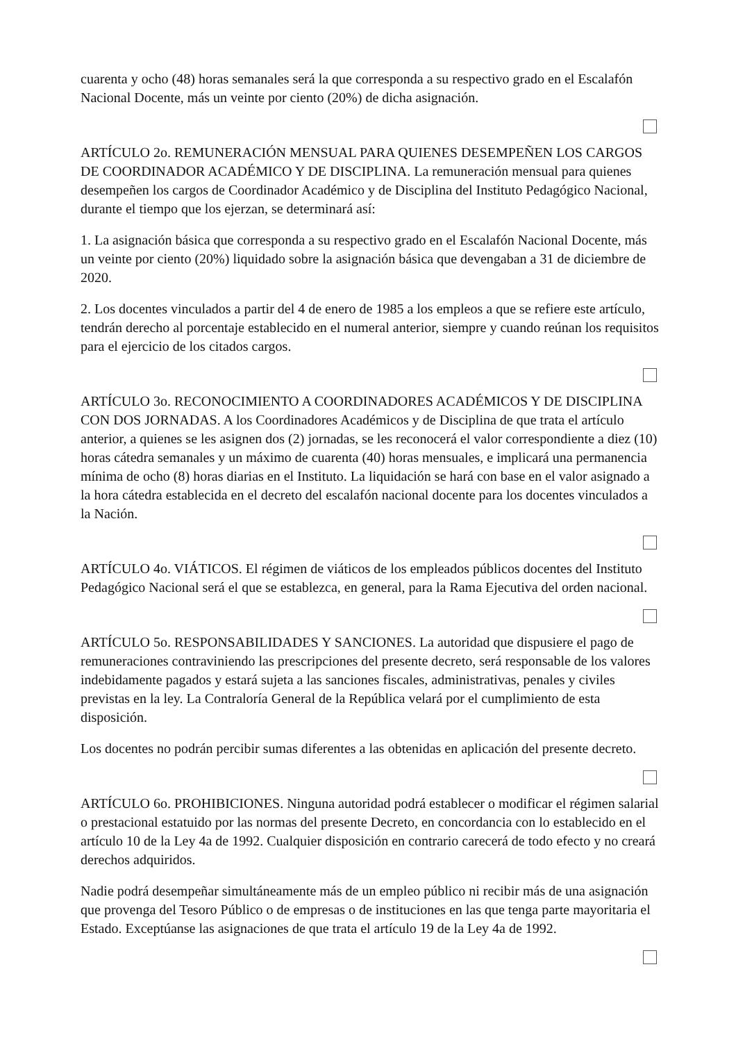cuarenta y ocho (48) horas semanales será la que corresponda a su respectivo grado en el Escalafón Nacional Docente, más un veinte por ciento (20%) de dicha asignación.
ARTÍCULO 2o. REMUNERACIÓN MENSUAL PARA QUIENES DESEMPEÑEN LOS CARGOS DE COORDINADOR ACADÉMICO Y DE DISCIPLINA. La remuneración mensual para quienes desempeñen los cargos de Coordinador Académico y de Disciplina del Instituto Pedagógico Nacional, durante el tiempo que los ejerzan, se determinará así:
1. La asignación básica que corresponda a su respectivo grado en el Escalafón Nacional Docente, más un veinte por ciento (20%) liquidado sobre la asignación básica que devengaban a 31 de diciembre de 2020.
2. Los docentes vinculados a partir del 4 de enero de 1985 a los empleos a que se refiere este artículo, tendrán derecho al porcentaje establecido en el numeral anterior, siempre y cuando reúnan los requisitos para el ejercicio de los citados cargos.
ARTÍCULO 3o. RECONOCIMIENTO A COORDINADORES ACADÉMICOS Y DE DISCIPLINA CON DOS JORNADAS. A los Coordinadores Académicos y de Disciplina de que trata el artículo anterior, a quienes se les asignen dos (2) jornadas, se les reconocerá el valor correspondiente a diez (10) horas cátedra semanales y un máximo de cuarenta (40) horas mensuales, e implicará una permanencia mínima de ocho (8) horas diarias en el Instituto. La liquidación se hará con base en el valor asignado a la hora cátedra establecida en el decreto del escalafón nacional docente para los docentes vinculados a la Nación.
ARTÍCULO 4o. VIÁTICOS. El régimen de viáticos de los empleados públicos docentes del Instituto Pedagógico Nacional será el que se establezca, en general, para la Rama Ejecutiva del orden nacional.
ARTÍCULO 5o. RESPONSABILIDADES Y SANCIONES. La autoridad que dispusiere el pago de remuneraciones contraviniendo las prescripciones del presente decreto, será responsable de los valores indebidamente pagados y estará sujeta a las sanciones fiscales, administrativas, penales y civiles previstas en la ley. La Contraloría General de la República velará por el cumplimiento de esta disposición.
Los docentes no podrán percibir sumas diferentes a las obtenidas en aplicación del presente decreto.
ARTÍCULO 6o. PROHIBICIONES. Ninguna autoridad podrá establecer o modificar el régimen salarial o prestacional estatuido por las normas del presente Decreto, en concordancia con lo establecido en el artículo 10 de la Ley 4a de 1992. Cualquier disposición en contrario carecerá de todo efecto y no creará derechos adquiridos.
Nadie podrá desempeñar simultáneamente más de un empleo público ni recibir más de una asignación que provenga del Tesoro Público o de empresas o de instituciones en las que tenga parte mayoritaria el Estado. Exceptúanse las asignaciones de que trata el artículo 19 de la Ley 4a de 1992.